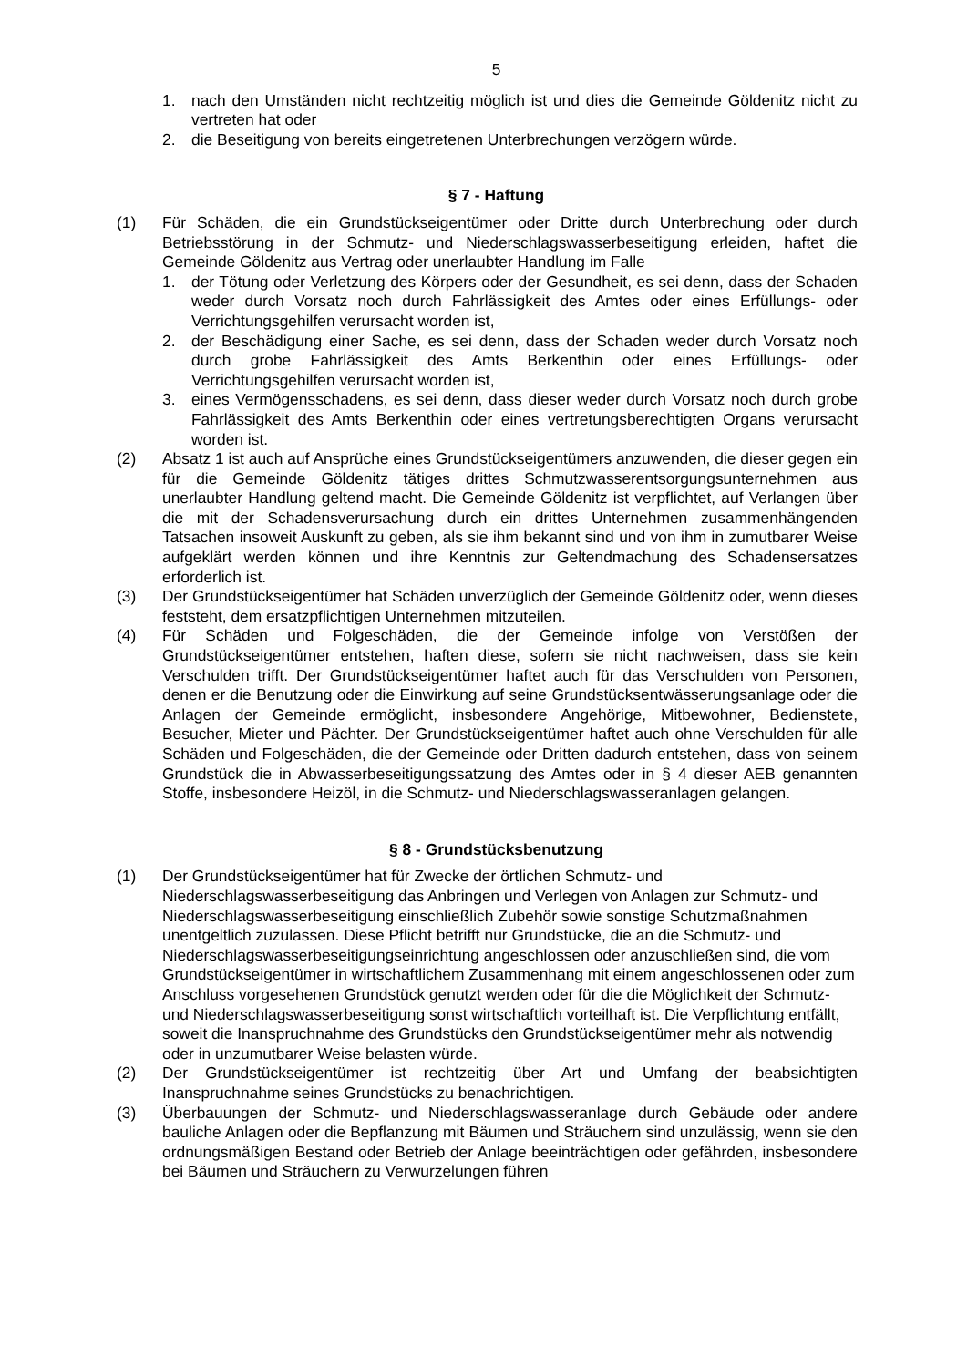5
1. nach den Umständen nicht rechtzeitig möglich ist und dies die Gemeinde Göldenitz nicht zu vertreten hat oder
2. die Beseitigung von bereits eingetretenen Unterbrechungen verzögern würde.
§ 7 - Haftung
(1) Für Schäden, die ein Grundstückseigentümer oder Dritte durch Unterbrechung oder durch Betriebsstörung in der Schmutz- und Niederschlagswasserbeseitigung erleiden, haftet die Gemeinde Göldenitz aus Vertrag oder unerlaubter Handlung im Falle
1. der Tötung oder Verletzung des Körpers oder der Gesundheit, es sei denn, dass der Schaden weder durch Vorsatz noch durch Fahrlässigkeit des Amtes oder eines Erfüllungs- oder Verrichtungsgehilfen verursacht worden ist,
2. der Beschädigung einer Sache, es sei denn, dass der Schaden weder durch Vorsatz noch durch grobe Fahrlässigkeit des Amts Berkenthin oder eines Erfüllungs- oder Verrichtungsgehilfen verursacht worden ist,
3. eines Vermögensschadens, es sei denn, dass dieser weder durch Vorsatz noch durch grobe Fahrlässigkeit des Amts Berkenthin oder eines vertretungsberechtigten Organs verursacht worden ist.
(2) Absatz 1 ist auch auf Ansprüche eines Grundstückseigentümers anzuwenden, die dieser gegen ein für die Gemeinde Göldenitz tätiges drittes Schmutzwasserentsorgungsunternehmen aus unerlaubter Handlung geltend macht. Die Gemeinde Göldenitz ist verpflichtet, auf Verlangen über die mit der Schadensverursachung durch ein drittes Unternehmen zusammenhängenden Tatsachen insoweit Auskunft zu geben, als sie ihm bekannt sind und von ihm in zumutbarer Weise aufgeklärt werden können und ihre Kenntnis zur Geltendmachung des Schadensersatzes erforderlich ist.
(3) Der Grundstückseigentümer hat Schäden unverzüglich der Gemeinde Göldenitz oder, wenn dieses feststeht, dem ersatzpflichtigen Unternehmen mitzuteilen.
(4) Für Schäden und Folgeschäden, die der Gemeinde infolge von Verstößen der Grundstückseigentümer entstehen, haften diese, sofern sie nicht nachweisen, dass sie kein Verschulden trifft. Der Grundstückseigentümer haftet auch für das Verschulden von Personen, denen er die Benutzung oder die Einwirkung auf seine Grundstücksentwässerungsanlage oder die Anlagen der Gemeinde ermöglicht, insbesondere Angehörige, Mitbewohner, Bedienstete, Besucher, Mieter und Pächter. Der Grundstückseigentümer haftet auch ohne Verschulden für alle Schäden und Folgeschäden, die der Gemeinde oder Dritten dadurch entstehen, dass von seinem Grundstück die in Abwasserbeseitigungssatzung des Amtes oder in § 4 dieser AEB genannten Stoffe, insbesondere Heizöl, in die Schmutz- und Niederschlagswasseranlagen gelangen.
§ 8 - Grundstücksbenutzung
(1) Der Grundstückseigentümer hat für Zwecke der örtlichen Schmutz- und Niederschlagswasserbeseitigung das Anbringen und Verlegen von Anlagen zur Schmutz- und Niederschlagswasserbeseitigung einschließlich Zubehör sowie sonstige Schutzmaßnahmen unentgeltlich zuzulassen. Diese Pflicht betrifft nur Grundstücke, die an die Schmutz- und Niederschlagswasserbeseitigungseinrichtung angeschlossen oder anzuschließen sind, die vom Grundstückseigentümer in wirtschaftlichem Zusammenhang mit einem angeschlossenen oder zum Anschluss vorgesehenen Grundstück genutzt werden oder für die die Möglichkeit der Schmutz- und Niederschlagswasserbeseitigung sonst wirtschaftlich vorteilhaft ist. Die Verpflichtung entfällt, soweit die Inanspruchnahme des Grundstücks den Grundstückseigentümer mehr als notwendig oder in unzumutbarer Weise belasten würde.
(2) Der Grundstückseigentümer ist rechtzeitig über Art und Umfang der beabsichtigten Inanspruchnahme seines Grundstücks zu benachrichtigen.
(3) Überbauungen der Schmutz- und Niederschlagswasseranlage durch Gebäude oder andere bauliche Anlagen oder die Bepflanzung mit Bäumen und Sträuchern sind unzulässig, wenn sie den ordnungsmäßigen Bestand oder Betrieb der Anlage beeinträchtigen oder gefährden, insbesondere bei Bäumen und Sträuchern zu Verwurzelungen führen